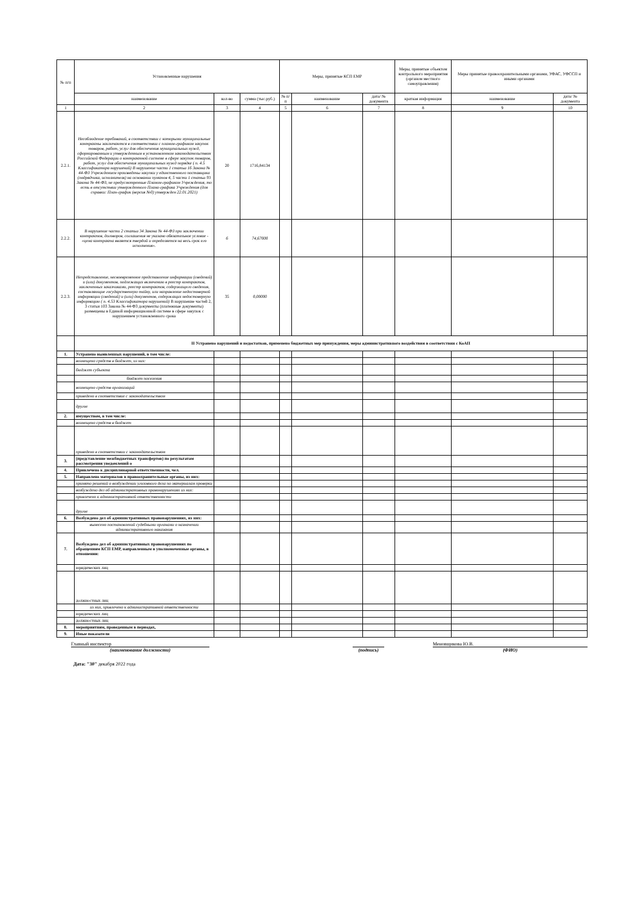| № п/п | Установленные нарушения | | | Меры, принятые КСП ЕМР | | | Меры, принятые объектом контрольного мероприятия (органом местного самоуправления) | Меры принятые правоохранительными органами, УФАС, УФССП и иными органами | |
| --- | --- | --- | --- | --- | --- | --- | --- | --- | --- |
| | наименование | кол-во | сумма (тыс.руб.) | № п/п | наименование | дата/ № документа | краткая информация | наименование | дата/ № документа |
| 1 | 2 | 3 | 4 | 5 | 6 | 7 | 8 | 9 | 10 |
| 2.2.1. | Несоблюдение требований, в соответствии с которыми муниципальные контракты заключаются в соответствии с планом-графиком закупок товаров, работ, услуг для обеспечения муниципальных нужд, сформированным и утвержденным в установленном законодательством Российской Федерации о контрактной системе в сфере закупок товаров, работ, услуг для обеспечения муниципальных нужд порядке ( п. 4.5 Классификатора нарушений) В нарушение части 1 статьи 16 Закона № 44-ФЗ Учреждением произведены закупки у единственного поставщика (подрядчика, исполнителя) на основании пунктов 4, 5 части 1 статьи 93 Закона № 44-ФЗ, не предусмотренные Планом-графиком Учреждения, то есть в отсутствии утвержденного Плана-графика Учреждения (для справки: План-график (версия №0) утвержден 22.01.2021) | 20 | 1716,84134 | | | | | | |
| 2.2.2. | В нарушение части 2 статьи 34 Закона № 44-ФЗ при заключении контрактов, договоров, соглашения не указано обязательное условие - «цена контракта является твердой и определяется на весь срок его исполнения». | 6 | 74,67000 | | | | | | |
| 2.2.3. | Непредставление, несвоевременное представление информации (сведений) и (или) документов, подлежащих включению в реестр контрактов, заключенных заказчиками, реестр контрактов, содержащего сведения, составляющие государственную тайну, или направление недостоверной информации (сведений) и (или) документов, содержащих недостоверную информацию ( п. 4.53 Классификатора нарушений) В нарушение частей 2, 3 статьи 103 Закона № 44-ФЗ документы (платежные документы) размещены в Единой информационной системе в сфере закупок с нарушением установленного срока | 35 | 0,00000 | | | | | | |
| | II Устранено нарушений и недостатков, применено бюджетных мер принуждения, меры административного воздействия в соответствии с КоАП | | | | | | | | |
| 1. | Устранено выявленных нарушений, в том числе: | | | | | | | | |
| | возмещено средств в бюджет, из них: | | | | | | | | |
| | бюджет субъекта | | | | | | | | |
| | бюджет поселения | | | | | | | | |
| | возмещено средств организаций | | | | | | | | |
| | приведено в соответствие с законодательством | | | | | | | | |
| | другое | | | | | | | | |
| 2. | имуществом, в том числе: | | | | | | | | |
| | возмещено средств в бюджет | | | | | | | | |
| | приведено в соответствии с законодательством | | | | | | | | |
| 3. | (представление межбюджетных трансфертов) по результатам рассмотрения уведомлений о | | | | | | | | |
| 4. | Привлечено к дисциплинарной ответственности, чел. | | | | | | | | |
| 5. | Направлено материалов в правоохранительные органы, из них: | | | | | | | | |
| | принято решений о возбуждении уголовного дела по материалам проверки | | | | | | | | |
| | возбуждено дел об административных правонарушениях из них: | | | | | | | | |
| | привлечено к административной ответственности | | | | | | | | |
| | другое | | | | | | | | |
| 6. | Возбуждено дел об административных правонарушениях, из них: | | | | | | | | |
| | вынесено постановлений судебными органами о назначении административного наказания | | | | | | | | |
| 7. | Возбуждено дел об административных правонарушениях по обращениям КСП ЕМР, направленным в уполномоченные органы, в отношении: | | | | | | | | |
| | юридических лиц | | | | | | | | |
| | должностных лиц | | | | | | | | |
| | из них, привлечено к административной ответственности | | | | | | | | |
| | юридических лиц | | | | | | | | |
| | должностных лиц | | | | | | | | |
| 8. | мероприятиям, проведенным в периодах, | | | | | | | | |
| 9. | Иные показатели | | | | | | | | |
Главный инспектор
(наименование должности)
(подпись) Меновщикова Ю.В.
(ФИО)
Дата: "30" декабря 2022 года